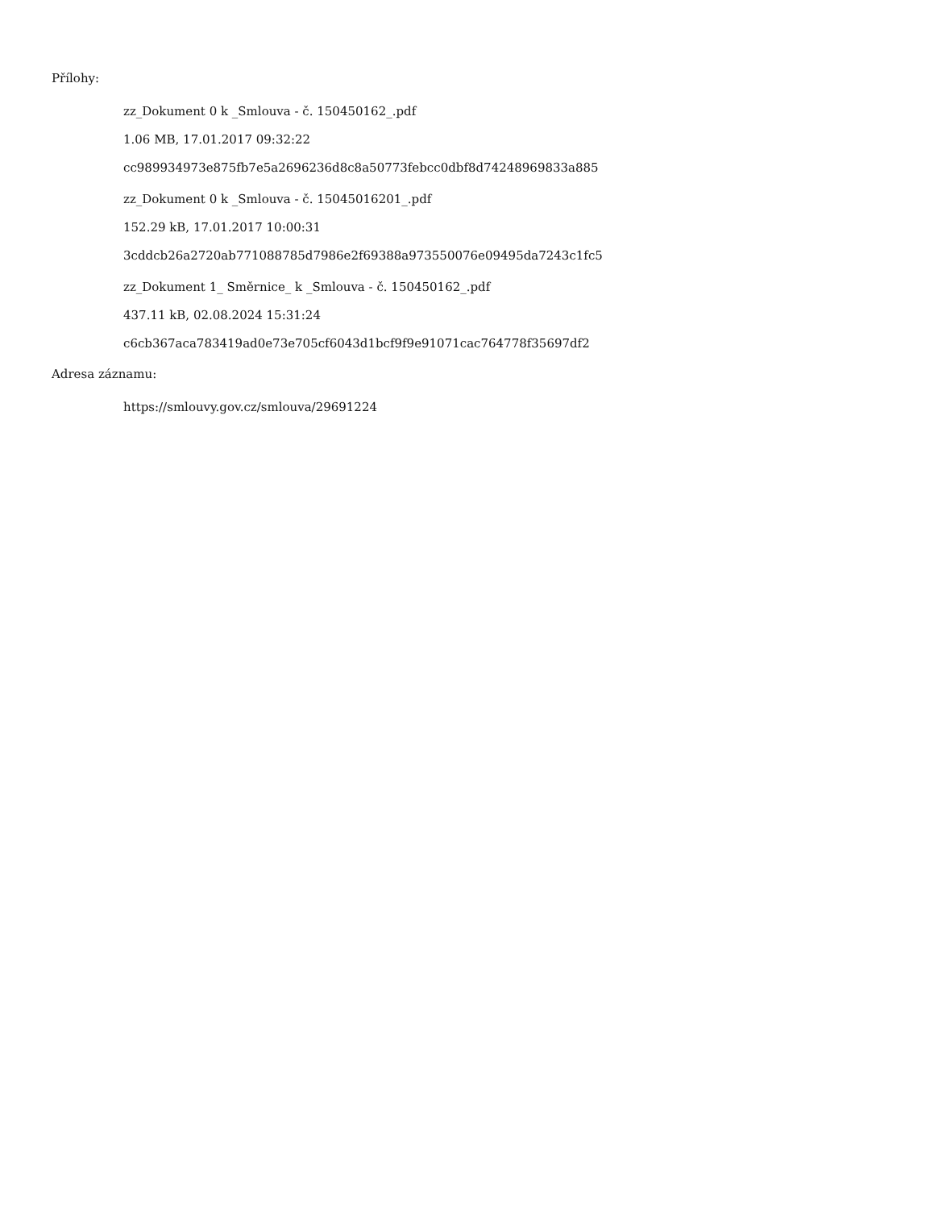Přílohy:
zz_Dokument 0 k _Smlouva - č. 150450162_.pdf
1.06 MB, 17.01.2017 09:32:22
cc989934973e875fb7e5a2696236d8c8a50773febcc0dbf8d74248969833a885
zz_Dokument 0 k _Smlouva - č. 15045016201_.pdf
152.29 kB, 17.01.2017 10:00:31
3cddcb26a2720ab771088785d7986e2f69388a973550076e09495da7243c1fc5
zz_Dokument 1_ Směrnice_ k _Smlouva - č. 150450162_.pdf
437.11 kB, 02.08.2024 15:31:24
c6cb367aca783419ad0e73e705cf6043d1bcf9f9e91071cac764778f35697df2
Adresa záznamu:
https://smlouvy.gov.cz/smlouva/29691224